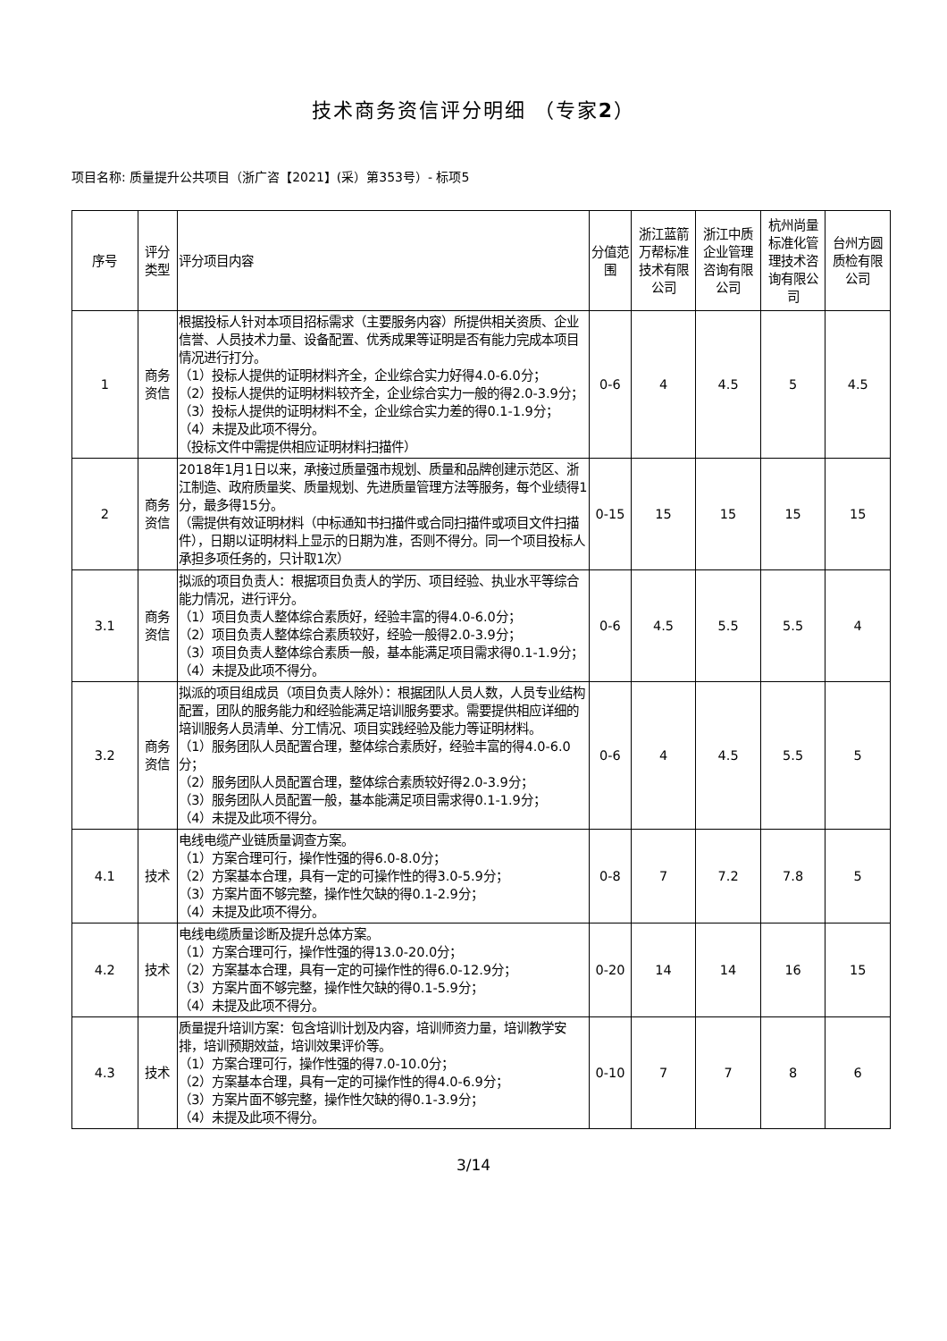技术商务资信评分明细 （专家2）
项目名称: 质量提升公共项目（浙广咨【2021】(采）第353号）- 标项5
| 序号 | 评分类型 | 评分项目内容 | 分值范围 | 浙江蓝箭万帮标准技术有限公司 | 浙江中质企业管理咨询有限公司 | 杭州尚量标准化管理技术咨询有限公司 | 台州方圆质检有限公司 |
| --- | --- | --- | --- | --- | --- | --- | --- |
| 1 | 商务资信 | 根据投标人针对本项目招标需求（主要服务内容）所提供相关资质、企业信誉、人员技术力量、设备配置、优秀成果等证明是否有能力完成本项目情况进行打分。 （1）投标人提供的证明材料齐全，企业综合实力好得4.0-6.0分； （2）投标人提供的证明材料较齐全，企业综合实力一般的得2.0-3.9分； （3）投标人提供的证明材料不全，企业综合实力差的得0.1-1.9分； （4）未提及此项不得分。 （投标文件中需提供相应证明材料扫描件） | 0-6 | 4 | 4.5 | 5 | 4.5 |
| 2 | 商务资信 | 2018年1月1日以来，承接过质量强市规划、质量和品牌创建示范区、浙江制造、政府质量奖、质量规划、先进质量管理方法等服务，每个业绩得1分，最多得15分。 （需提供有效证明材料（中标通知书扫描件或合同扫描件或项目文件扫描件），日期以证明材料上显示的日期为准，否则不得分。同一个项目投标人承担多项任务的，只计取1次） | 0-15 | 15 | 15 | 15 | 15 |
| 3.1 | 商务资信 | 拟派的项目负责人：根据项目负责人的学历、项目经验、执业水平等综合能力情况，进行评分。 （1）项目负责人整体综合素质好，经验丰富的得4.0-6.0分； （2）项目负责人整体综合素质较好，经验一般得2.0-3.9分； （3）项目负责人整体综合素质一般，基本能满足项目需求得0.1-1.9分； （4）未提及此项不得分。 | 0-6 | 4.5 | 5.5 | 5.5 | 4 |
| 3.2 | 商务资信 | 拟派的项目组成员（项目负责人除外）：根据团队人员人数，人员专业结构配置，团队的服务能力和经验能满足培训服务要求。需要提供相应详细的培训服务人员清单、分工情况、项目实践经验及能力等证明材料。 （1）服务团队人员配置合理，整体综合素质好，经验丰富的得4.0-6.0分； （2）服务团队人员配置合理，整体综合素质较好得2.0-3.9分； （3）服务团队人员配置一般，基本能满足项目需求得0.1-1.9分； （4）未提及此项不得分。 | 0-6 | 4 | 4.5 | 5.5 | 5 |
| 4.1 | 技术 | 电线电缆产业链质量调查方案。 （1）方案合理可行，操作性强的得6.0-8.0分； （2）方案基本合理，具有一定的可操作性的得3.0-5.9分； （3）方案片面不够完整，操作性欠缺的得0.1-2.9分； （4）未提及此项不得分。 | 0-8 | 7 | 7.2 | 7.8 | 5 |
| 4.2 | 技术 | 电线电缆质量诊断及提升总体方案。 （1）方案合理可行，操作性强的得13.0-20.0分； （2）方案基本合理，具有一定的可操作性的得6.0-12.9分； （3）方案片面不够完整，操作性欠缺的得0.1-5.9分； （4）未提及此项不得分。 | 0-20 | 14 | 14 | 16 | 15 |
| 4.3 | 技术 | 质量提升培训方案：包含培训计划及内容，培训师资力量，培训教学安排，培训预期效益，培训效果评价等。 （1）方案合理可行，操作性强的得7.0-10.0分； （2）方案基本合理，具有一定的可操作性的得4.0-6.9分； （3）方案片面不够完整，操作性欠缺的得0.1-3.9分； （4）未提及此项不得分。 | 0-10 | 7 | 7 | 8 | 6 |
3/14